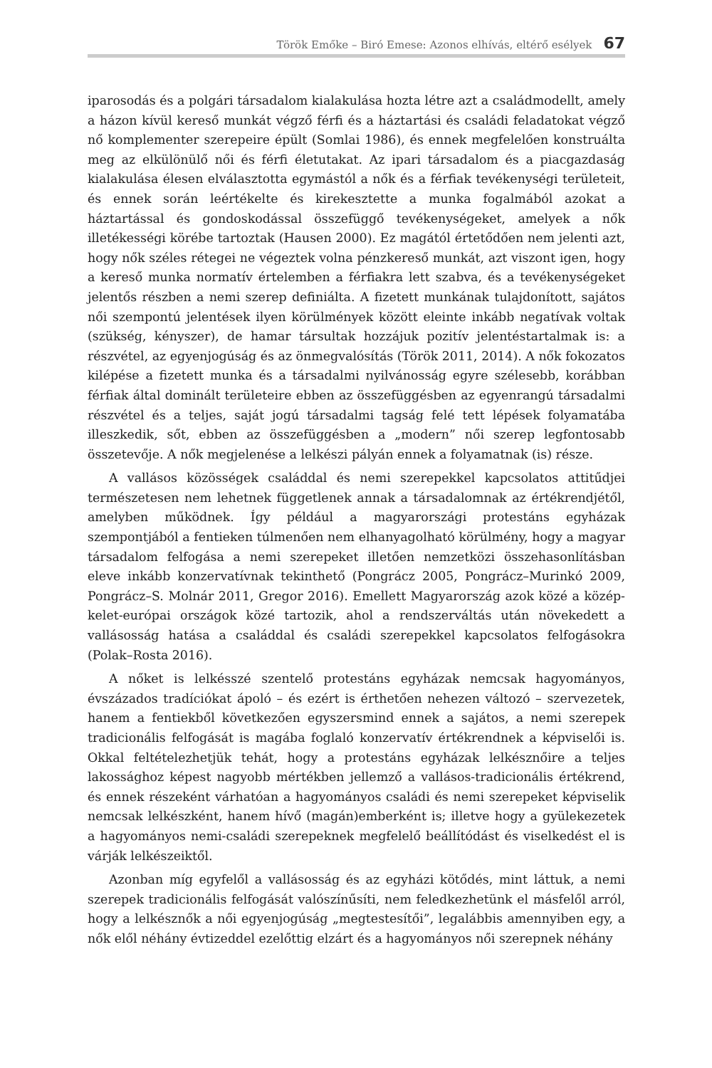Török Emőke – Biró Emese: Azonos elhívás, eltérő esélyek 67
iparosodás és a polgári társadalom kialakulása hozta létre azt a családmodellt, amely a házon kívül kereső munkát végző férfi és a háztartási és családi feladatokat végző nő komplementer szerepeire épült (Somlai 1986), és ennek megfelelően konstruálta meg az elkülönülő női és férfi életutakat. Az ipari társadalom és a piacgazdaság kialakulása élesen elválasztotta egymástól a nők és a férfiak tevékenységi területeit, és ennek során leértékelte és kirekesztette a munka fogalmából azokat a háztartással és gondoskodással összefüggő tevékenységeket, amelyek a nők illetékességi körébe tartoztak (Hausen 2000). Ez magától értetődően nem jelenti azt, hogy nők széles rétegei ne végeztek volna pénzkereső munkát, azt viszont igen, hogy a kereső munka normatív értelemben a férfiakra lett szabva, és a tevékenységeket jelentős részben a nemi szerep definiálta. A fizetett munkának tulajdonított, sajátos női szempontú jelentések ilyen körülmények között eleinte inkább negatívak voltak (szükség, kényszer), de hamar társultak hozzájuk pozitív jelentéstartalmak is: a részvétel, az egyenjogúság és az önmegvalósítás (Török 2011, 2014). A nők fokozatos kilépése a fizetett munka és a társadalmi nyilvánosság egyre szélesebb, korábban férfiak által dominált területeire ebben az összefüggésben az egyenrangú társadalmi részvétel és a teljes, saját jogú társadalmi tagság felé tett lépések folyamatába illeszkedik, sőt, ebben az összefüggésben a „modern” női szerep legfontosabb összetevője. A nők megjelenése a lelkészi pályán ennek a folyamatnak (is) része.
A vallásos közösségek családdal és nemi szerepekkel kapcsolatos attitűdjei természetesen nem lehetnek függetlenek annak a társadalomnak az értékrendjétől, amelyben működnek. Így például a magyarországi protestáns egyházak szempontjából a fentieken túlmenően nem elhanyagolható körülmény, hogy a magyar társadalom felfogása a nemi szerepeket illetően nemzetközi összehasonlításban eleve inkább konzervatívnak tekinthető (Pongrácz 2005, Pongrácz–Murinkó 2009, Pongrácz–S. Molnár 2011, Gregor 2016). Emellett Magyarország azok közé a közép-kelet-európai országok közé tartozik, ahol a rendszerváltás után növekedett a vallásosság hatása a családdal és családi szerepekkel kapcsolatos felfogásokra (Polak–Rosta 2016).
A nőket is lelkésszé szentelő protestáns egyházak nemcsak hagyományos, évszázados tradíciókat ápoló – és ezért is érthetően nehezen változó – szervezetek, hanem a fentiekből következően egyszersmind ennek a sajátos, a nemi szerepek tradicionális felfogását is magába foglaló konzervatív értékrendnek a képviselői is. Okkal feltételezhetjük tehát, hogy a protestáns egyházak lelkésznőire a teljes lakossághoz képest nagyobb mértékben jellemző a vallásos-tradicionális értékrend, és ennek részeként várhatóan a hagyományos családi és nemi szerepeket képviselik nemcsak lelkészként, hanem hívő (magán)emberként is; illetve hogy a gyülekezetek a hagyományos nemi-családi szerepeknek megfelelő beállítódást és viselkedést el is várják lelkészeiktől.
Azonban míg egyfelől a vallásosság és az egyházi kötődés, mint láttuk, a nemi szerepek tradicionális felfogását valószínűsíti, nem feledkezhetünk el másfelől arról, hogy a lelkésznők a női egyenjogúság „megtestesítői”, legalábbis amennyiben egy, a nők elől néhány évtizeddel ezelőttig elzárt és a hagyományos női szerepnek néhány